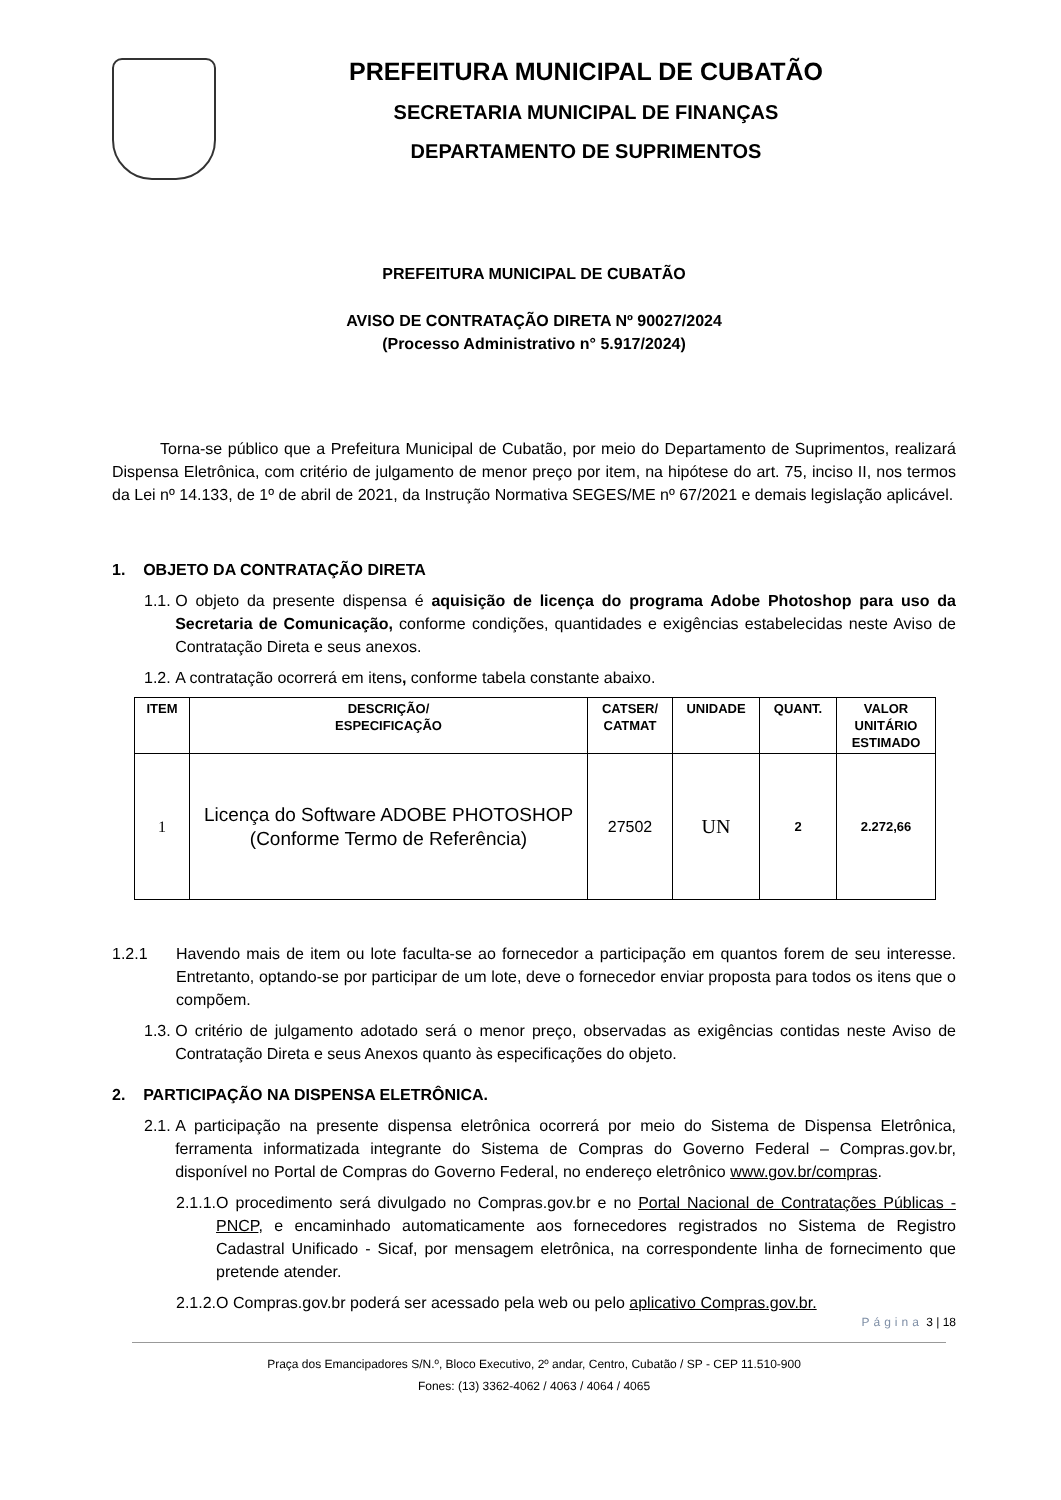PREFEITURA MUNICIPAL DE CUBATÃO
SECRETARIA MUNICIPAL DE FINANÇAS
DEPARTAMENTO DE SUPRIMENTOS
PREFEITURA MUNICIPAL DE CUBATÃO
AVISO DE CONTRATAÇÃO DIRETA Nº 90027/2024
(Processo Administrativo n° 5.917/2024)
Torna-se público que a Prefeitura Municipal de Cubatão, por meio do Departamento de Suprimentos, realizará Dispensa Eletrônica, com critério de julgamento de menor preço por item, na hipótese do art. 75, inciso II, nos termos da Lei nº 14.133, de 1º de abril de 2021, da Instrução Normativa SEGES/ME nº 67/2021 e demais legislação aplicável.
1. OBJETO DA CONTRATAÇÃO DIRETA
1.1. O objeto da presente dispensa é aquisição de licença do programa Adobe Photoshop para uso da Secretaria de Comunicação, conforme condições, quantidades e exigências estabelecidas neste Aviso de Contratação Direta e seus anexos.
1.2. A contratação ocorrerá em itens, conforme tabela constante abaixo.
| ITEM | DESCRIÇÃO/ ESPECIFICAÇÃO | CATSER/ CATMAT | UNIDADE | QUANT. | VALOR UNITÁRIO ESTIMADO |
| --- | --- | --- | --- | --- | --- |
| 1 | Licença do Software ADOBE PHOTOSHOP (Conforme Termo de Referência) | 27502 | UN | 2 | 2.272,66 |
1.2.1 Havendo mais de item ou lote faculta-se ao fornecedor a participação em quantos forem de seu interesse. Entretanto, optando-se por participar de um lote, deve o fornecedor enviar proposta para todos os itens que o compõem.
1.3. O critério de julgamento adotado será o menor preço, observadas as exigências contidas neste Aviso de Contratação Direta e seus Anexos quanto às especificações do objeto.
2. PARTICIPAÇÃO NA DISPENSA ELETRÔNICA.
2.1. A participação na presente dispensa eletrônica ocorrerá por meio do Sistema de Dispensa Eletrônica, ferramenta informatizada integrante do Sistema de Compras do Governo Federal – Compras.gov.br, disponível no Portal de Compras do Governo Federal, no endereço eletrônico www.gov.br/compras.
2.1.1. O procedimento será divulgado no Compras.gov.br e no Portal Nacional de Contratações Públicas - PNCP, e encaminhado automaticamente aos fornecedores registrados no Sistema de Registro Cadastral Unificado - Sicaf, por mensagem eletrônica, na correspondente linha de fornecimento que pretende atender.
2.1.2. O Compras.gov.br poderá ser acessado pela web ou pelo aplicativo Compras.gov.br.
Página 3 | 18
Praça dos Emancipadores S/N.º, Bloco Executivo, 2º andar, Centro, Cubatão / SP - CEP 11.510-900
Fones: (13) 3362-4062 / 4063 / 4064 / 4065